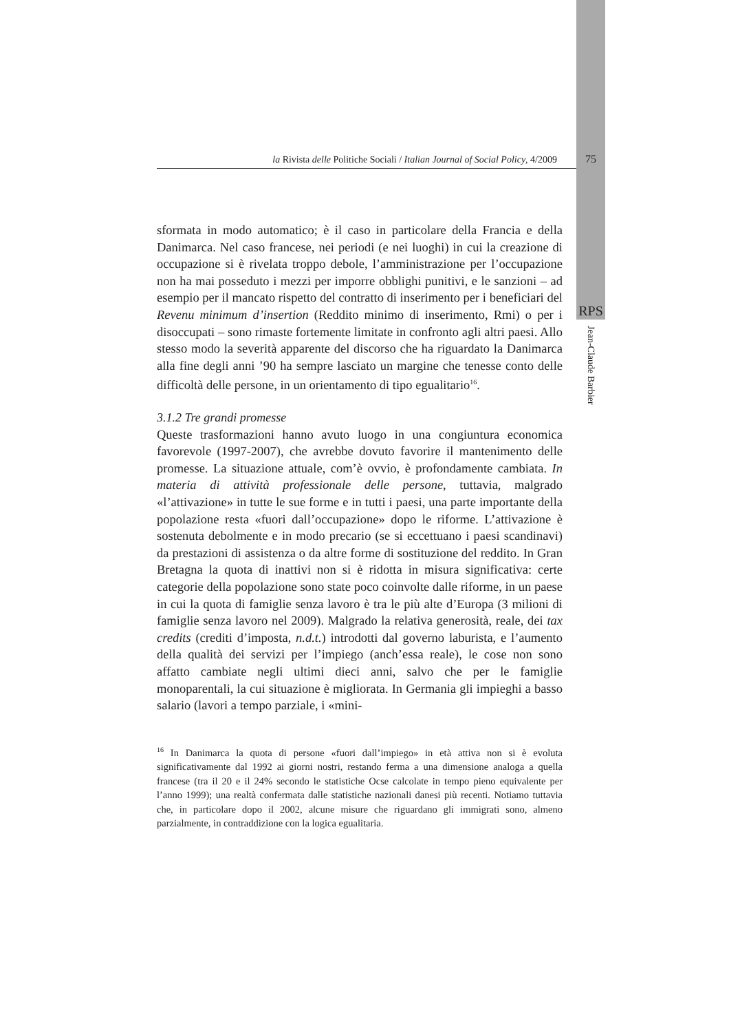la Rivista delle Politiche Sociali / Italian Journal of Social Policy, 4/2009
75
RPS
Jean-Claude Barbier
sformata in modo automatico; è il caso in particolare della Francia e della Danimarca. Nel caso francese, nei periodi (e nei luoghi) in cui la creazione di occupazione si è rivelata troppo debole, l’amministrazione per l’occupazione non ha mai posseduto i mezzi per imporre obblighi punitivi, e le sanzioni – ad esempio per il mancato rispetto del contratto di inserimento per i beneficiari del Revenu minimum d’insertion (Reddito minimo di inserimento, Rmi) o per i disoccupati – sono rimaste fortemente limitate in confronto agli altri paesi. Allo stesso modo la severità apparente del discorso che ha riguardato la Danimarca alla fine degli anni ’90 ha sempre lasciato un margine che tenesse conto delle difficoltà delle persone, in un orientamento di tipo egualitario<sup>16</sup>.
3.1.2 Tre grandi promesse
Queste trasformazioni hanno avuto luogo in una congiuntura economica favorevole (1997-2007), che avrebbe dovuto favorire il mantenimento delle promesse. La situazione attuale, com’è ovvio, è profondamente cambiata. In materia di attività professionale delle persone, tuttavia, malgrado «l’attivazione» in tutte le sue forme e in tutti i paesi, una parte importante della popolazione resta «fuori dall’occupazione» dopo le riforme. L’attivazione è sostenuta debolmente e in modo precario (se si eccettuano i paesi scandinavi) da prestazioni di assistenza o da altre forme di sostituzione del reddito. In Gran Bretagna la quota di inattivi non si è ridotta in misura significativa: certe categorie della popolazione sono state poco coinvolte dalle riforme, in un paese in cui la quota di famiglie senza lavoro è tra le più alte d’Europa (3 milioni di famiglie senza lavoro nel 2009). Malgrado la relativa generosità, reale, dei tax credits (crediti d’imposta, n.d.t.) introdotti dal governo laburista, e l’aumento della qualità dei servizi per l’impiego (anch’essa reale), le cose non sono affatto cambiate negli ultimi dieci anni, salvo che per le famiglie monoparentali, la cui situazione è migliorata. In Germania gli impieghi a basso salario (lavori a tempo parziale, i «mini-
<sup>16</sup> In Danimarca la quota di persone «fuori dall’impiego» in età attiva non si è evoluta significativamente dal 1992 ai giorni nostri, restando ferma a una dimensione analoga a quella francese (tra il 20 e il 24% secondo le statistiche Ocse calcolate in tempo pieno equivalente per l’anno 1999); una realtà confermata dalle statistiche nazionali danesi più recenti. Notiamo tuttavia che, in particolare dopo il 2002, alcune misure che riguardano gli immigrati sono, almeno parzialmente, in contraddizione con la logica egualitaria.